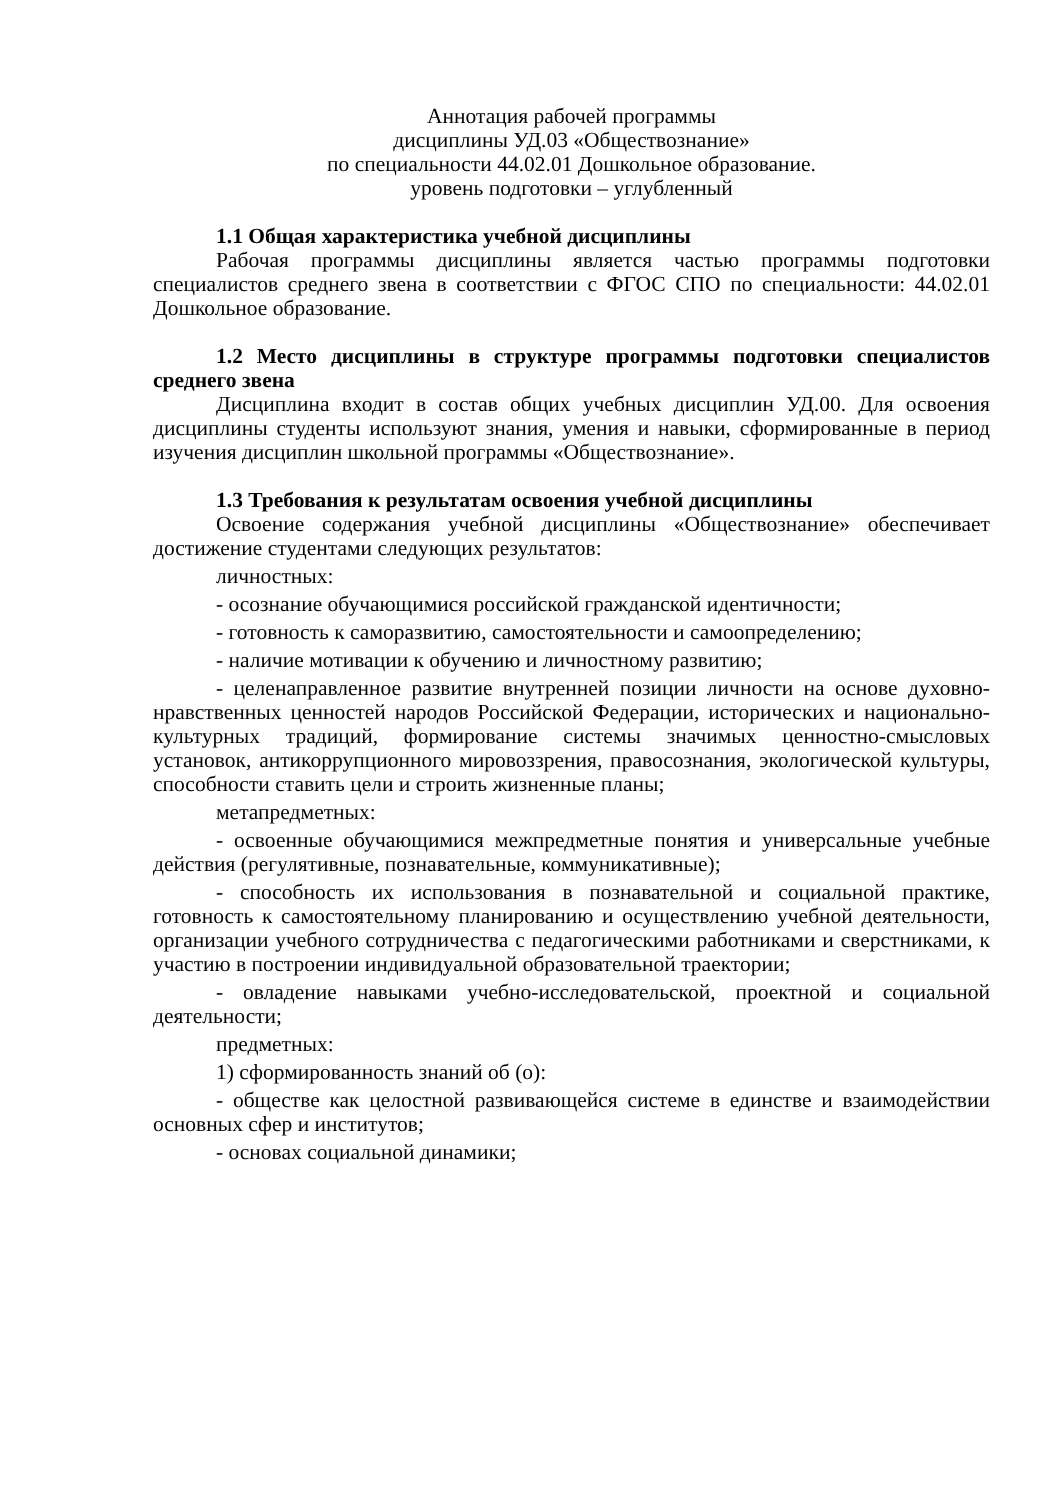Аннотация рабочей программы
дисциплины УД.03 «Обществознание»
по специальности 44.02.01 Дошкольное образование.
уровень подготовки – углубленный
1.1 Общая характеристика учебной дисциплины
Рабочая программы дисциплины является частью программы подготовки специалистов среднего звена в соответствии с ФГОС СПО по специальности: 44.02.01 Дошкольное образование.
1.2 Место дисциплины в структуре программы подготовки специалистов среднего звена
Дисциплина входит в состав общих учебных дисциплин УД.00. Для освоения дисциплины студенты используют знания, умения и навыки, сформированные в период изучения дисциплин школьной программы «Обществознание».
1.3 Требования к результатам освоения учебной дисциплины
Освоение содержания учебной дисциплины «Обществознание» обеспечивает достижение студентами следующих результатов:
личностных:
- осознание обучающимися российской гражданской идентичности;
- готовность к саморазвитию, самостоятельности и самоопределению;
- наличие мотивации к обучению и личностному развитию;
- целенаправленное развитие внутренней позиции личности на основе духовно-нравственных ценностей народов Российской Федерации, исторических и национально-культурных традиций, формирование системы значимых ценностно-смысловых установок, антикоррупционного мировоззрения, правосознания, экологической культуры, способности ставить цели и строить жизненные планы;
метапредметных:
- освоенные обучающимися межпредметные понятия и универсальные учебные действия (регулятивные, познавательные, коммуникативные);
- способность их использования в познавательной и социальной практике, готовность к самостоятельному планированию и осуществлению учебной деятельности, организации учебного сотрудничества с педагогическими работниками и сверстниками, к участию в построении индивидуальной образовательной траектории;
- овладение навыками учебно-исследовательской, проектной и социальной деятельности;
предметных:
1) сформированность знаний об (о):
- обществе как целостной развивающейся системе в единстве и взаимодействии основных сфер и институтов;
- основах социальной динамики;